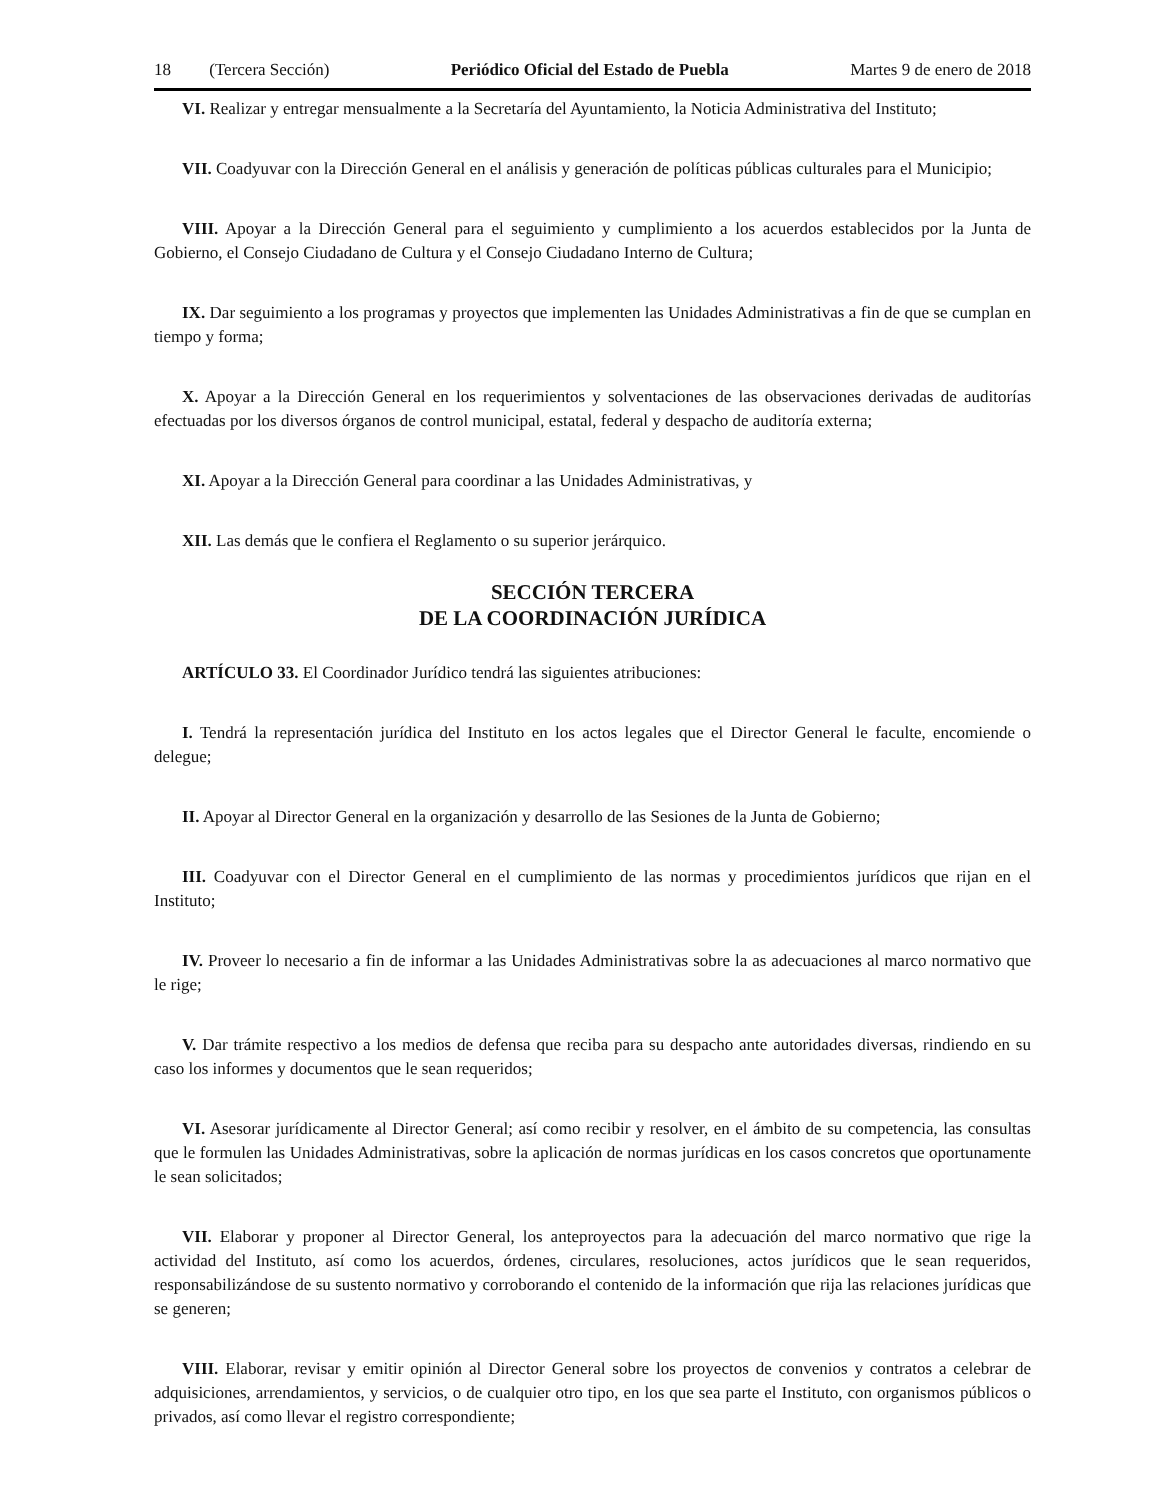18 (Tercera Sección) Periódico Oficial del Estado de Puebla
Martes 9 de enero de 2018
VI. Realizar y entregar mensualmente a la Secretaría del Ayuntamiento, la Noticia Administrativa del Instituto;
VII. Coadyuvar con la Dirección General en el análisis y generación de políticas públicas culturales para el Municipio;
VIII. Apoyar a la Dirección General para el seguimiento y cumplimiento a los acuerdos establecidos por la Junta de Gobierno, el Consejo Ciudadano de Cultura y el Consejo Ciudadano Interno de Cultura;
IX. Dar seguimiento a los programas y proyectos que implementen las Unidades Administrativas a fin de que se cumplan en tiempo y forma;
X. Apoyar a la Dirección General en los requerimientos y solventaciones de las observaciones derivadas de auditorías efectuadas por los diversos órganos de control municipal, estatal, federal y despacho de auditoría externa;
XI. Apoyar a la Dirección General para coordinar a las Unidades Administrativas, y
XII. Las demás que le confiera el Reglamento o su superior jerárquico.
SECCIÓN TERCERA
DE LA COORDINACIÓN JURÍDICA
ARTÍCULO 33. El Coordinador Jurídico tendrá las siguientes atribuciones:
I. Tendrá la representación jurídica del Instituto en los actos legales que el Director General le faculte, encomiende o delegue;
II. Apoyar al Director General en la organización y desarrollo de las Sesiones de la Junta de Gobierno;
III. Coadyuvar con el Director General en el cumplimiento de las normas y procedimientos jurídicos que rijan en el Instituto;
IV. Proveer lo necesario a fin de informar a las Unidades Administrativas sobre la as adecuaciones al marco normativo que le rige;
V. Dar trámite respectivo a los medios de defensa que reciba para su despacho ante autoridades diversas, rindiendo en su caso los informes y documentos que le sean requeridos;
VI. Asesorar jurídicamente al Director General; así como recibir y resolver, en el ámbito de su competencia, las consultas que le formulen las Unidades Administrativas, sobre la aplicación de normas jurídicas en los casos concretos que oportunamente le sean solicitados;
VII. Elaborar y proponer al Director General, los anteproyectos para la adecuación del marco normativo que rige la actividad del Instituto, así como los acuerdos, órdenes, circulares, resoluciones, actos jurídicos que le sean requeridos, responsabilizándose de su sustento normativo y corroborando el contenido de la información que rija las relaciones jurídicas que se generen;
VIII. Elaborar, revisar y emitir opinión al Director General sobre los proyectos de convenios y contratos a celebrar de adquisiciones, arrendamientos, y servicios, o de cualquier otro tipo, en los que sea parte el Instituto, con organismos públicos o privados, así como llevar el registro correspondiente;